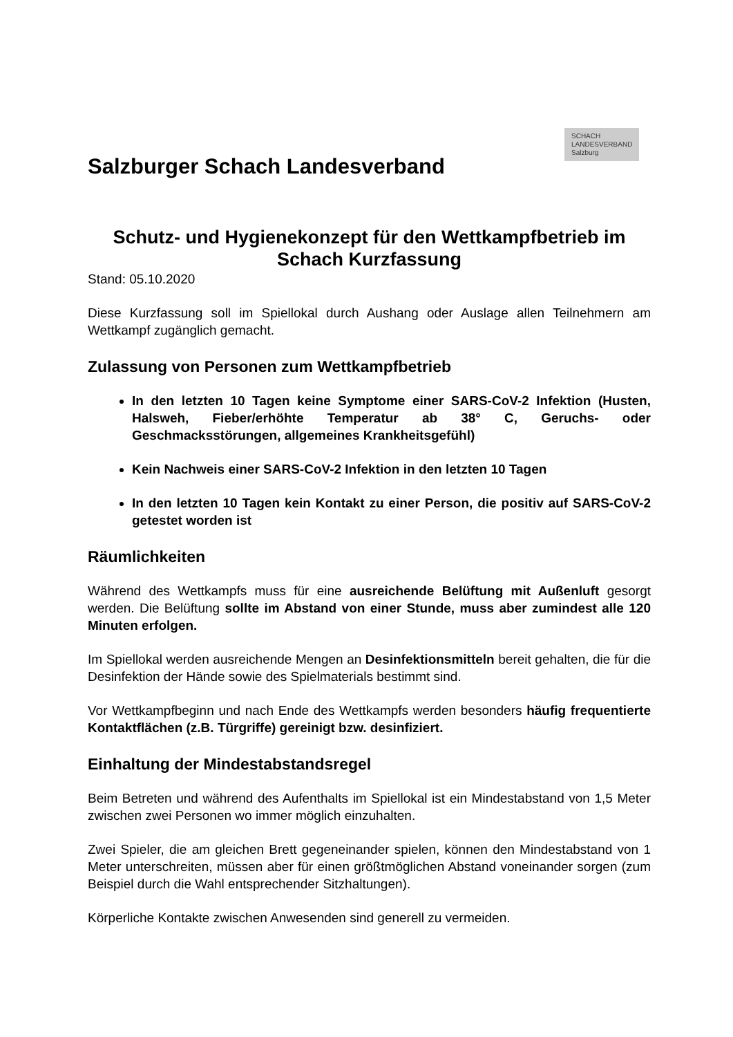Salzburger Schach Landesverband
SCHACH
LANDESVERBAND
Salzburg
Schutz- und Hygienekonzept für den Wettkampfbetrieb im Schach Kurzfassung
Stand: 05.10.2020
Diese Kurzfassung soll im Spiellokal durch Aushang oder Auslage allen Teilnehmern am Wettkampf zugänglich gemacht.
Zulassung von Personen zum Wettkampfbetrieb
In den letzten 10 Tagen keine Symptome einer SARS-CoV-2 Infektion (Husten, Halsweh, Fieber/erhöhte Temperatur ab 38° C, Geruchs- oder Geschmacksstörungen, allgemeines Krankheitsgefühl)
Kein Nachweis einer SARS-CoV-2 Infektion in den letzten 10 Tagen
In den letzten 10 Tagen kein Kontakt zu einer Person, die positiv auf SARS-CoV-2 getestet worden ist
Räumlichkeiten
Während des Wettkampfs muss für eine ausreichende Belüftung mit Außenluft gesorgt werden. Die Belüftung sollte im Abstand von einer Stunde, muss aber zumindest alle 120 Minuten erfolgen.
Im Spiellokal werden ausreichende Mengen an Desinfektionsmitteln bereit gehalten, die für die Desinfektion der Hände sowie des Spielmaterials bestimmt sind.
Vor Wettkampfbeginn und nach Ende des Wettkampfs werden besonders häufig frequentierte Kontaktflächen (z.B. Türgriffe) gereinigt bzw. desinfiziert.
Einhaltung der Mindestabstandsregel
Beim Betreten und während des Aufenthalts im Spiellokal ist ein Mindestabstand von 1,5 Meter zwischen zwei Personen wo immer möglich einzuhalten.
Zwei Spieler, die am gleichen Brett gegeneinander spielen, können den Mindestabstand von 1 Meter unterschreiten, müssen aber für einen größtmöglichen Abstand voneinander sorgen (zum Beispiel durch die Wahl entsprechender Sitzhaltungen).
Körperliche Kontakte zwischen Anwesenden sind generell zu vermeiden.